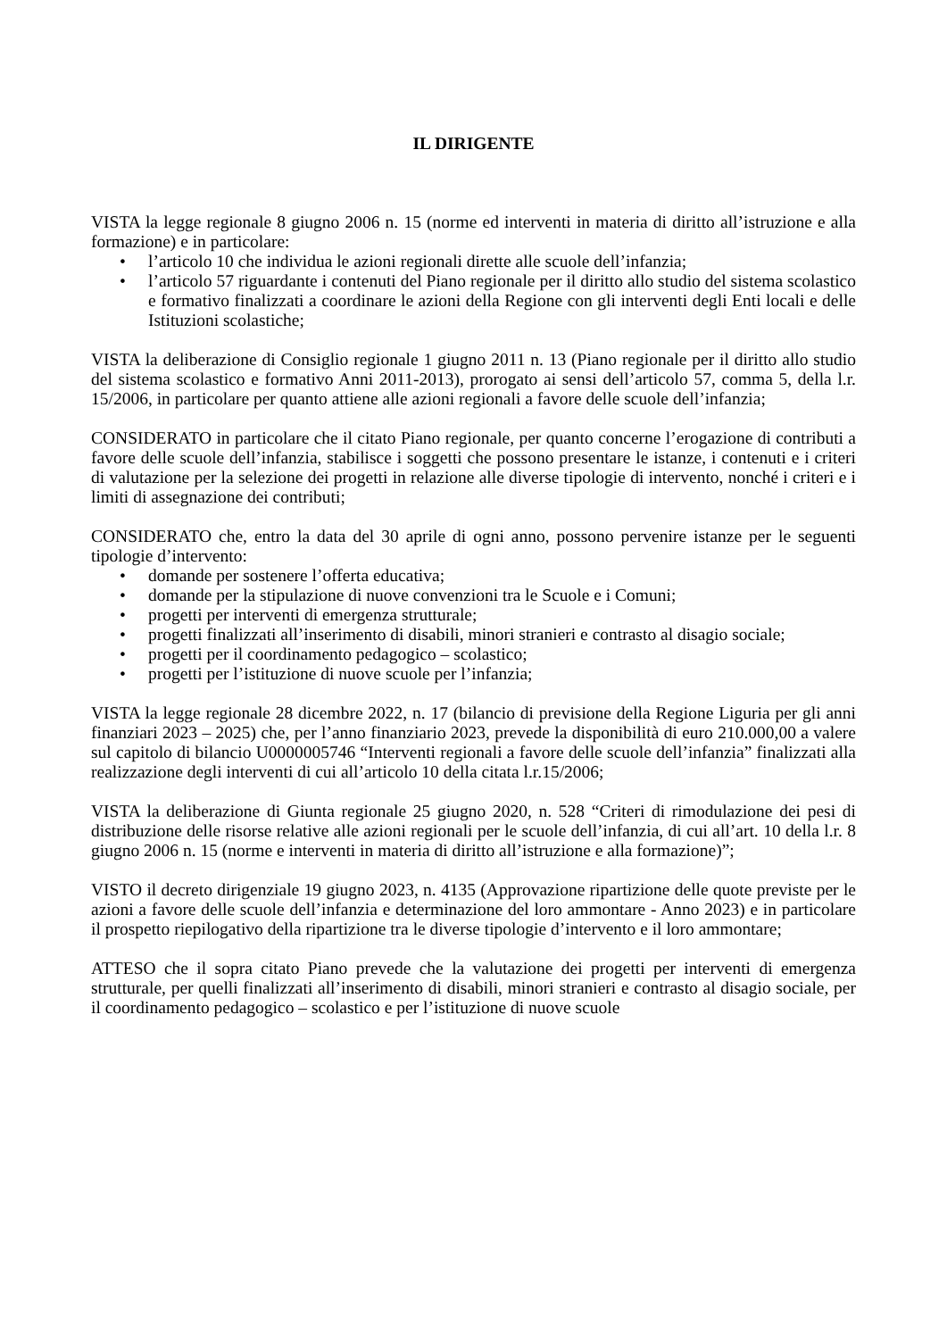IL DIRIGENTE
VISTA la legge regionale 8 giugno 2006 n. 15 (norme ed interventi in materia di diritto all’istruzione e alla formazione) e in particolare:
• l’articolo 10 che individua le azioni regionali dirette alle scuole dell’infanzia;
• l’articolo 57 riguardante i contenuti del Piano regionale per il diritto allo studio del sistema scolastico e formativo finalizzati a coordinare le azioni della Regione con gli interventi degli Enti locali e delle Istituzioni scolastiche;
VISTA la deliberazione di Consiglio regionale 1 giugno 2011 n. 13 (Piano regionale per il diritto allo studio del sistema scolastico e formativo Anni 2011-2013), prorogato ai sensi dell’articolo 57, comma 5, della l.r. 15/2006, in particolare per quanto attiene alle azioni regionali a favore delle scuole dell’infanzia;
CONSIDERATO in particolare che il citato Piano regionale, per quanto concerne l’erogazione di contributi a favore delle scuole dell’infanzia, stabilisce i soggetti che possono presentare le istanze, i contenuti e i criteri di valutazione per la selezione dei progetti in relazione alle diverse tipologie di intervento, nonché i criteri e i limiti di assegnazione dei contributi;
CONSIDERATO che, entro la data del 30 aprile di ogni anno, possono pervenire istanze per le seguenti tipologie d’intervento:
• domande per sostenere l’offerta educativa;
• domande per la stipulazione di nuove convenzioni tra le Scuole e i Comuni;
• progetti per interventi di emergenza strutturale;
• progetti finalizzati all’inserimento di disabili, minori stranieri e contrasto al disagio sociale;
• progetti per il coordinamento pedagogico – scolastico;
• progetti per l’istituzione di nuove scuole per l’infanzia;
VISTA la legge regionale 28 dicembre 2022, n. 17 (bilancio di previsione della Regione Liguria per gli anni finanziari 2023 – 2025) che, per l’anno finanziario 2023, prevede la disponibilità di euro 210.000,00 a valere sul capitolo di bilancio U0000005746 “Interventi regionali a favore delle scuole dell’infanzia” finalizzati alla realizzazione degli interventi di cui all’articolo 10 della citata l.r.15/2006;
VISTA la deliberazione di Giunta regionale 25 giugno 2020, n. 528 “Criteri di rimodulazione dei pesi di distribuzione delle risorse relative alle azioni regionali per le scuole dell’infanzia, di cui all’art. 10 della l.r. 8 giugno 2006 n. 15 (norme e interventi in materia di diritto all’istruzione e alla formazione)”;
VISTO il decreto dirigenziale 19 giugno 2023, n. 4135 (Approvazione ripartizione delle quote previste per le azioni a favore delle scuole dell’infanzia e determinazione del loro ammontare - Anno 2023) e in particolare il prospetto riepilogativo della ripartizione tra le diverse tipologie d’intervento e il loro ammontare;
ATTESO che il sopra citato Piano prevede che la valutazione dei progetti per interventi di emergenza strutturale, per quelli finalizzati all’inserimento di disabili, minori stranieri e contrasto al disagio sociale, per il coordinamento pedagogico – scolastico e per l’istituzione di nuove scuole